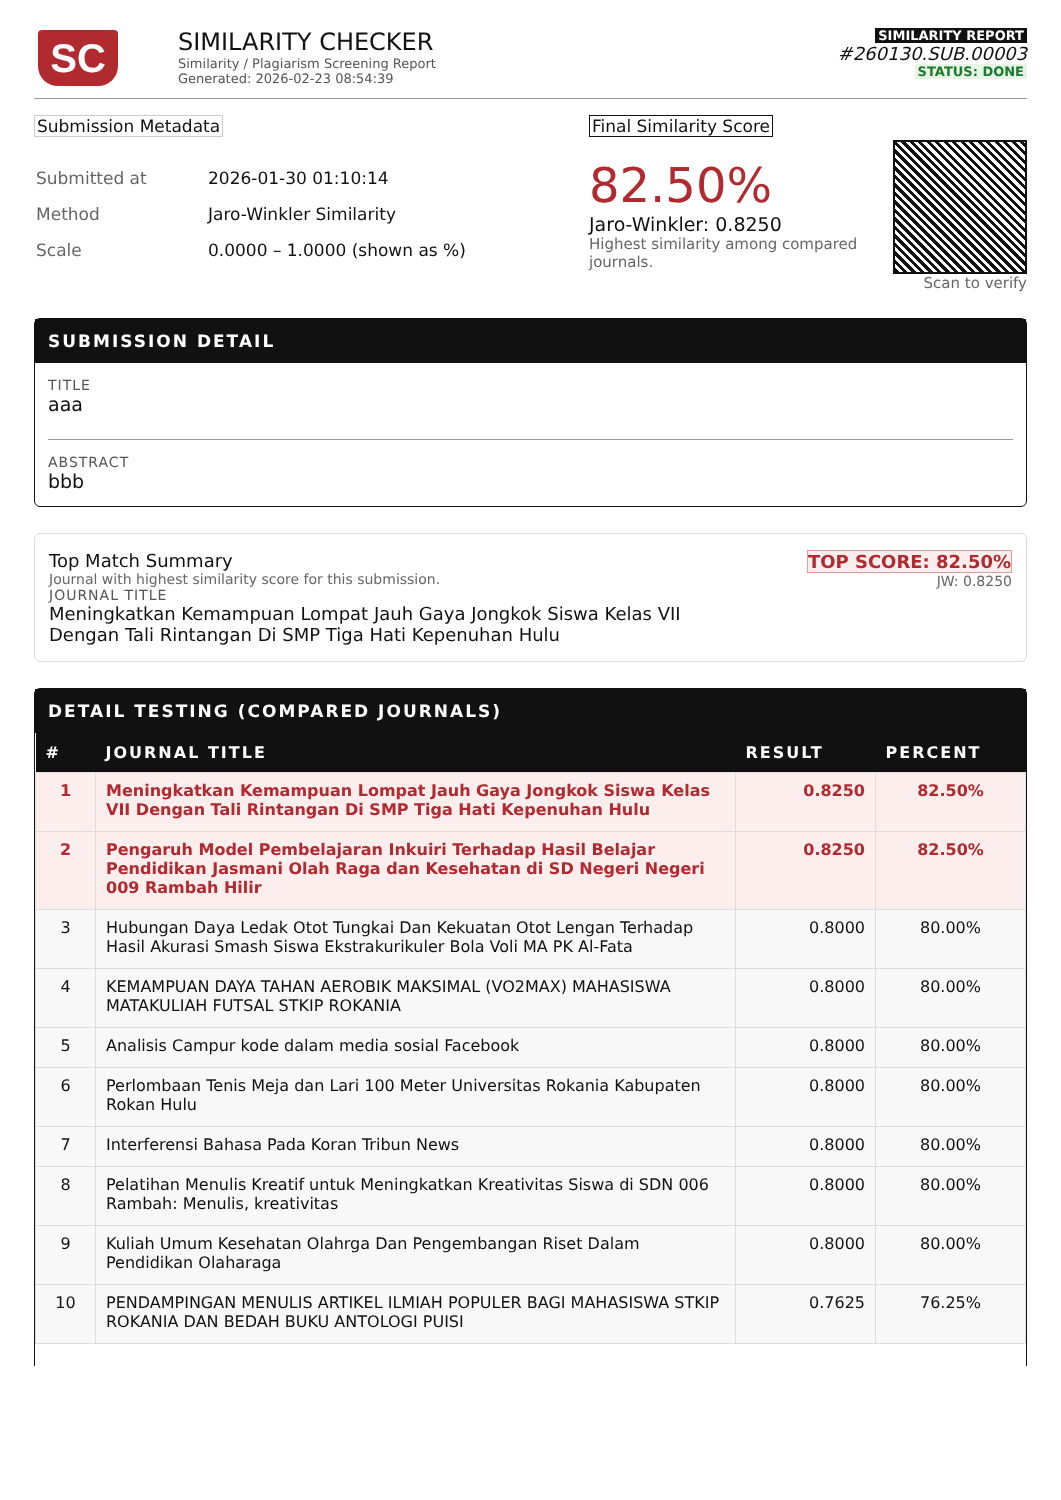SC
SIMILARITY CHECKER
Similarity / Plagiarism Screening Report
Generated: 2026-02-23 08:54:39
SIMILARITY REPORT
#260130.SUB.00003
STATUS: DONE
Submission Metadata
| Submitted at | 2026-01-30 01:10:14 |
| Method | Jaro-Winkler Similarity |
| Scale | 0.0000 – 1.0000 (shown as %) |
Final Similarity Score
82.50%
Jaro-Winkler: 0.8250
Highest similarity among compared journals.
Scan to verify
SUBMISSION DETAIL
TITLE
aaa
ABSTRACT
bbb
Top Match Summary
Journal with highest similarity score for this submission.
JOURNAL TITLE
Meningkatkan Kemampuan Lompat Jauh Gaya Jongkok Siswa Kelas VII Dengan Tali Rintangan Di SMP Tiga Hati Kepenuhan Hulu
TOP SCORE: 82.50%
JW: 0.8250
DETAIL TESTING (COMPARED JOURNALS)
| # | JOURNAL TITLE | RESULT | PERCENT |
| --- | --- | --- | --- |
| 1 | Meningkatkan Kemampuan Lompat Jauh Gaya Jongkok Siswa Kelas VII Dengan Tali Rintangan Di SMP Tiga Hati Kepenuhan Hulu | 0.8250 | 82.50% |
| 2 | Pengaruh Model Pembelajaran Inkuiri Terhadap Hasil Belajar Pendidikan Jasmani Olah Raga dan Kesehatan di SD Negeri Negeri 009 Rambah Hilir | 0.8250 | 82.50% |
| 3 | Hubungan Daya Ledak Otot Tungkai Dan Kekuatan Otot Lengan Terhadap Hasil Akurasi Smash Siswa Ekstrakurikuler Bola Voli MA PK Al-Fata | 0.8000 | 80.00% |
| 4 | KEMAMPUAN DAYA TAHAN AEROBIK MAKSIMAL (VO2MAX) MAHASISWA MATAKULIAH FUTSAL STKIP ROKANIA | 0.8000 | 80.00% |
| 5 | Analisis Campur kode dalam media sosial Facebook | 0.8000 | 80.00% |
| 6 | Perlombaan Tenis Meja dan Lari 100 Meter Universitas Rokania Kabupaten Rokan Hulu | 0.8000 | 80.00% |
| 7 | Interferensi Bahasa Pada Koran Tribun News | 0.8000 | 80.00% |
| 8 | Pelatihan Menulis Kreatif untuk Meningkatkan Kreativitas Siswa di SDN 006 Rambah: Menulis, kreativitas | 0.8000 | 80.00% |
| 9 | Kuliah Umum Kesehatan Olahrga Dan Pengembangan Riset Dalam Pendidikan Olaharaga | 0.8000 | 80.00% |
| 10 | PENDAMPINGAN MENULIS ARTIKEL ILMIAH POPULER BAGI MAHASISWA STKIP ROKANIA DAN BEDAH BUKU ANTOLOGI PUISI | 0.7625 | 76.25% |